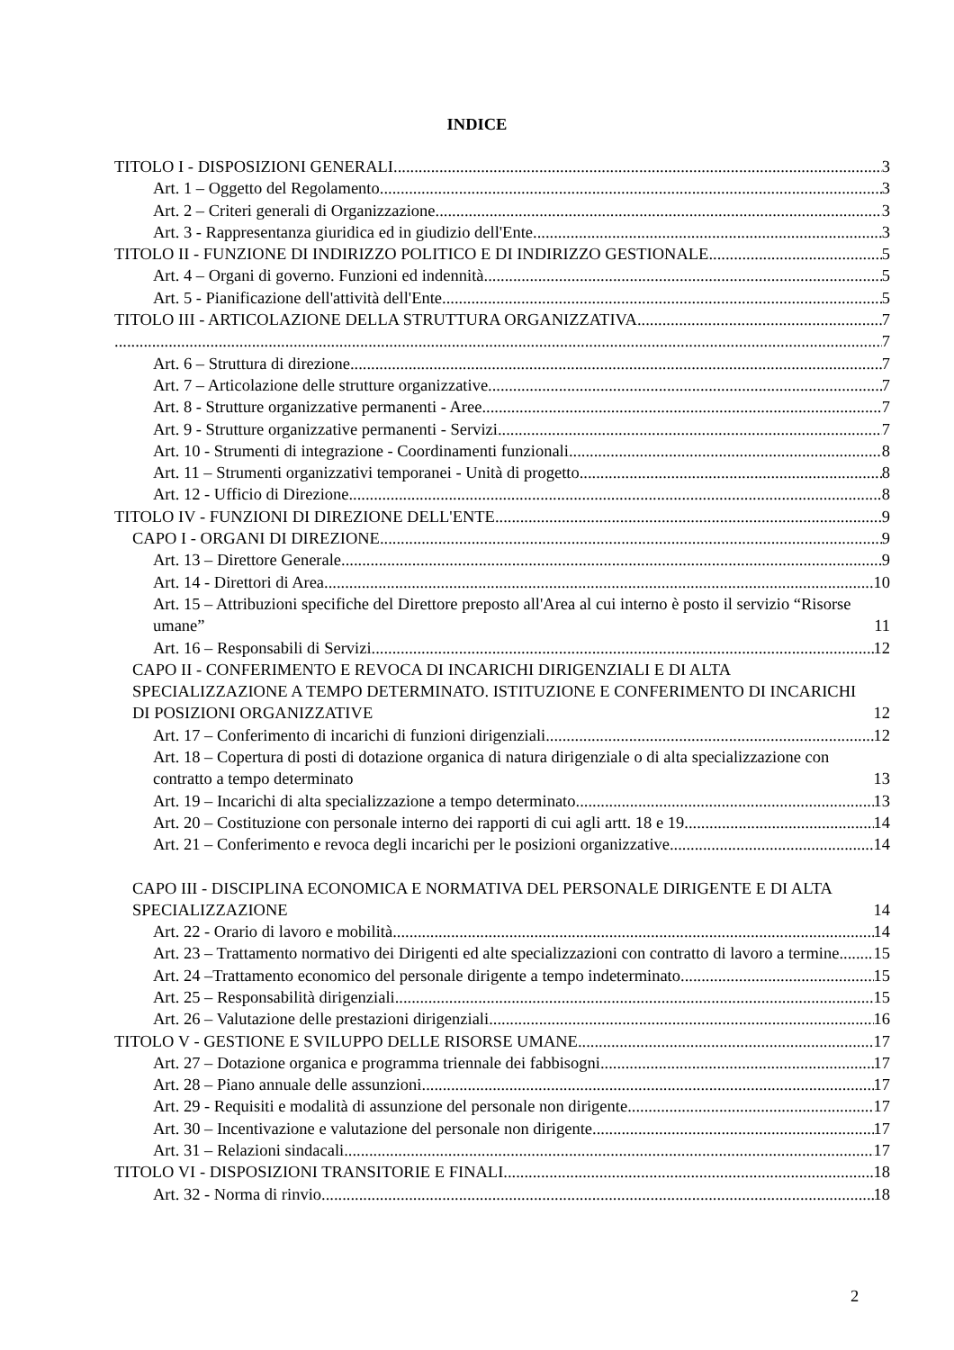INDICE
TITOLO I - DISPOSIZIONI GENERALI 3
Art. 1 – Oggetto del Regolamento 3
Art. 2 – Criteri generali di Organizzazione 3
Art. 3 - Rappresentanza giuridica ed in giudizio dell'Ente 3
TITOLO II - FUNZIONE DI INDIRIZZO POLITICO E DI INDIRIZZO GESTIONALE 5
Art. 4 – Organi di governo. Funzioni ed indennità 5
Art. 5 - Pianificazione dell'attività dell'Ente 5
TITOLO III - ARTICOLAZIONE DELLA STRUTTURA ORGANIZZATIVA 7
7
Art. 6 – Struttura di direzione 7
Art. 7 – Articolazione delle strutture organizzative 7
Art. 8 - Strutture organizzative permanenti - Aree 7
Art. 9 - Strutture organizzative permanenti - Servizi 7
Art. 10 - Strumenti di integrazione - Coordinamenti funzionali 8
Art. 11 – Strumenti organizzativi temporanei - Unità di progetto 8
Art. 12 - Ufficio di Direzione 8
TITOLO IV - FUNZIONI DI DIREZIONE DELL'ENTE 9
CAPO I - ORGANI DI DIREZIONE 9
Art. 13 – Direttore Generale 9
Art. 14 - Direttori di Area 10
Art. 15 – Attribuzioni specifiche del Direttore preposto all'Area al cui interno è posto il servizio “Risorse umane” 11
Art. 16 – Responsabili di Servizi 12
CAPO II - CONFERIMENTO E REVOCA DI INCARICHI DIRIGENZIALI E DI ALTA SPECIALIZZAZIONE A TEMPO DETERMINATO. ISTITUZIONE E CONFERIMENTO DI INCARICHI DI POSIZIONI ORGANIZZATIVE 12
Art. 17 – Conferimento di incarichi di funzioni dirigenziali 12
Art. 18 – Copertura di posti di dotazione organica di natura dirigenziale o di alta specializzazione con contratto a tempo determinato 13
Art. 19 – Incarichi di alta specializzazione a tempo determinato 13
Art. 20 – Costituzione con personale interno dei rapporti di cui agli artt. 18 e 19 14
Art. 21 – Conferimento e revoca degli incarichi per le posizioni organizzative 14
CAPO III - DISCIPLINA ECONOMICA E NORMATIVA DEL PERSONALE DIRIGENTE E DI ALTA SPECIALIZZAZIONE 14
Art. 22 - Orario di lavoro e mobilità 14
Art. 23 – Trattamento normativo dei Dirigenti ed alte specializzazioni con contratto di lavoro a termine 15
Art. 24 –Trattamento economico del personale dirigente a tempo indeterminato 15
Art. 25 – Responsabilità dirigenziali 15
Art. 26 – Valutazione delle prestazioni dirigenziali 16
TITOLO V - GESTIONE E SVILUPPO DELLE RISORSE UMANE 17
Art. 27 – Dotazione organica e programma triennale dei fabbisogni 17
Art. 28 – Piano annuale delle assunzioni 17
Art. 29 - Requisiti e modalità di assunzione del personale non dirigente 17
Art. 30 – Incentivazione e valutazione del personale non dirigente 17
Art. 31 – Relazioni sindacali 17
TITOLO VI - DISPOSIZIONI TRANSITORIE E FINALI 18
Art. 32 - Norma di rinvio 18
2